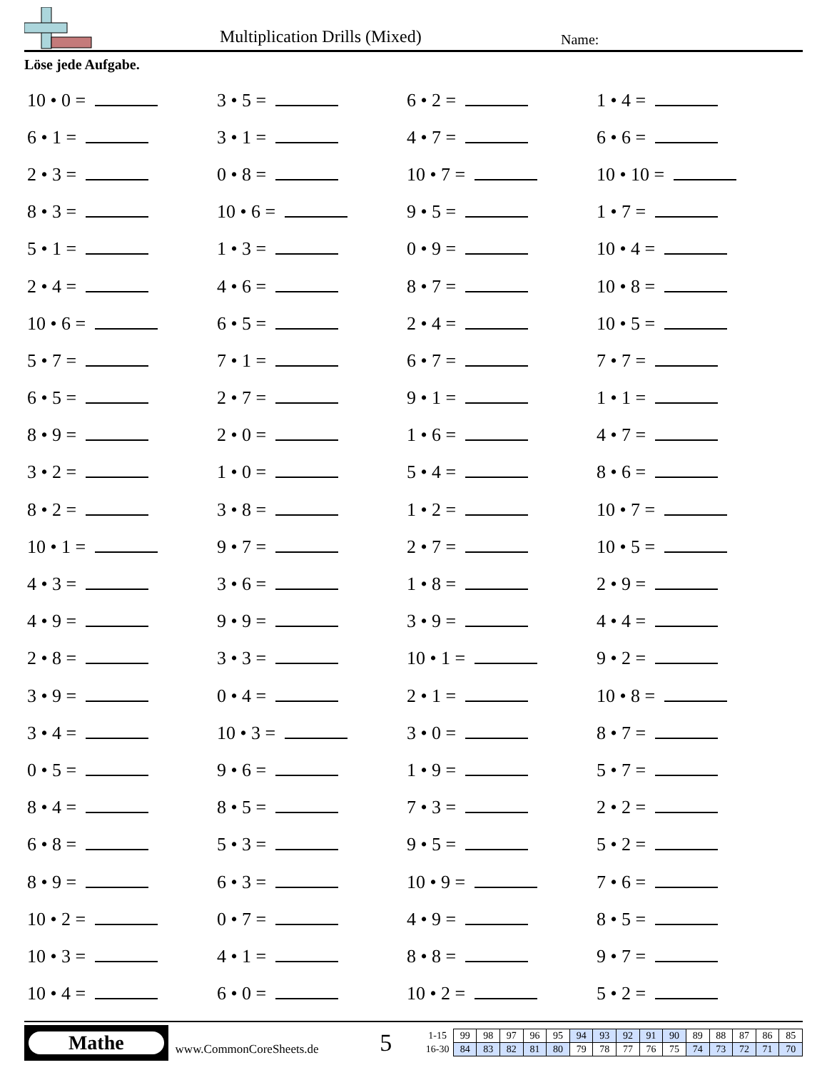Multiplication Drills (Mixed) Name:
Löse jede Aufgabe.
| 10 • 0 = | 3 • 5 = | 6 • 2 = | 1 • 4 = |
| 6 • 1 = | 3 • 1 = | 4 • 7 = | 6 • 6 = |
| 2 • 3 = | 0 • 8 = | 10 • 7 = | 10 • 10 = |
| 8 • 3 = | 10 • 6 = | 9 • 5 = | 1 • 7 = |
| 5 • 1 = | 1 • 3 = | 0 • 9 = | 10 • 4 = |
| 2 • 4 = | 4 • 6 = | 8 • 7 = | 10 • 8 = |
| 10 • 6 = | 6 • 5 = | 2 • 4 = | 10 • 5 = |
| 5 • 7 = | 7 • 1 = | 6 • 7 = | 7 • 7 = |
| 6 • 5 = | 2 • 7 = | 9 • 1 = | 1 • 1 = |
| 8 • 9 = | 2 • 0 = | 1 • 6 = | 4 • 7 = |
| 3 • 2 = | 1 • 0 = | 5 • 4 = | 8 • 6 = |
| 8 • 2 = | 3 • 8 = | 1 • 2 = | 10 • 7 = |
| 10 • 1 = | 9 • 7 = | 2 • 7 = | 10 • 5 = |
| 4 • 3 = | 3 • 6 = | 1 • 8 = | 2 • 9 = |
| 4 • 9 = | 9 • 9 = | 3 • 9 = | 4 • 4 = |
| 2 • 8 = | 3 • 3 = | 10 • 1 = | 9 • 2 = |
| 3 • 9 = | 0 • 4 = | 2 • 1 = | 10 • 8 = |
| 3 • 4 = | 10 • 3 = | 3 • 0 = | 8 • 7 = |
| 0 • 5 = | 9 • 6 = | 1 • 9 = | 5 • 7 = |
| 8 • 4 = | 8 • 5 = | 7 • 3 = | 2 • 2 = |
| 6 • 8 = | 5 • 3 = | 9 • 5 = | 5 • 2 = |
| 8 • 9 = | 6 • 3 = | 10 • 9 = | 7 • 6 = |
| 10 • 2 = | 0 • 7 = | 4 • 9 = | 8 • 5 = |
| 10 • 3 = | 4 • 1 = | 8 • 8 = | 9 • 7 = |
| 10 • 4 = | 6 • 0 = | 10 • 2 = | 5 • 2 = |
Mathe
www.CommonCoreSheets.de
5
| 1-15 | 99 | 98 | 97 | 96 | 95 | 94 | 93 | 92 | 91 | 90 | 89 | 88 | 87 | 86 | 85 |
| 16-30 | 84 | 83 | 82 | 81 | 80 | 79 | 78 | 77 | 76 | 75 | 74 | 73 | 72 | 71 | 70 |